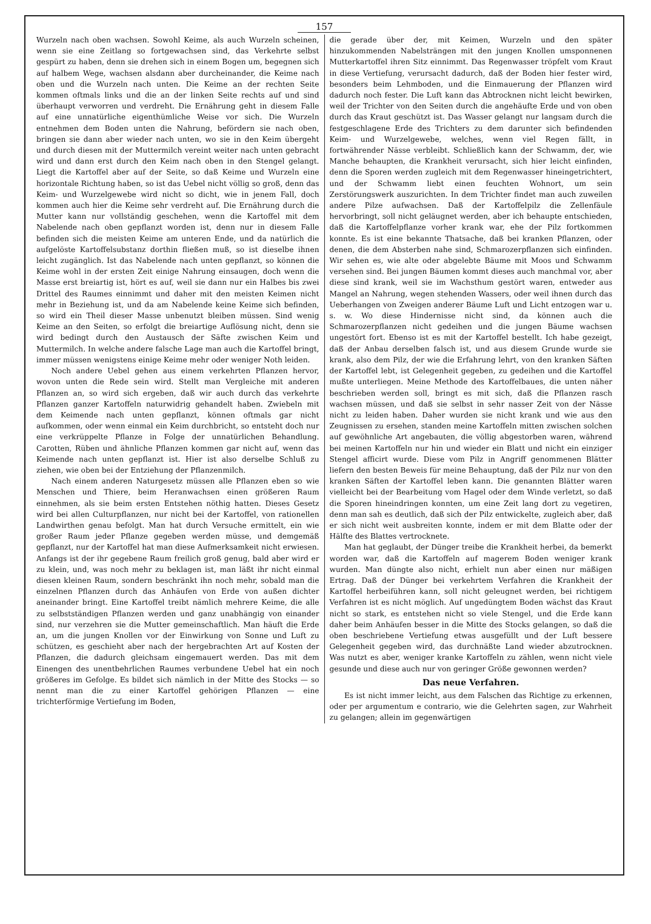157
Wurzeln nach oben wachsen. Sowohl Keime, als auch Wurzeln scheinen, wenn sie eine Zeitlang so fortgewachsen sind, das Verkehrte selbst gespürt zu haben, denn sie drehen sich in einem Bogen um, begegnen sich auf halbem Wege, wachsen alsdann aber durcheinander, die Keime nach oben und die Wurzeln nach unten. Die Keime an der rechten Seite kommen oftmals links und die an der linken Seite rechts auf und sind überhaupt verworren und verdreht. Die Ernährung geht in diesem Falle auf eine unnatürliche eigenthümliche Weise vor sich. Die Wurzeln entnehmen dem Boden unten die Nahrung, befördern sie nach oben, bringen sie dann aber wieder nach unten, wo sie in den Keim übergeht und durch diesen mit der Muttermilch vereint weiter nach unten gebracht wird und dann erst durch den Keim nach oben in den Stengel gelangt. Liegt die Kartoffel aber auf der Seite, so daß Keime und Wurzeln eine horizontale Richtung haben, so ist das Uebel nicht völlig so groß, denn das Keim- und Wurzelgewebe wird nicht so dicht, wie in jenem Fall, doch kommen auch hier die Keime sehr verdreht auf. Die Ernährung durch die Mutter kann nur vollständig geschehen, wenn die Kartoffel mit dem Nabelende nach oben gepflanzt worden ist, denn nur in diesem Falle befinden sich die meisten Keime am unteren Ende, und da natürlich die aufgelöste Kartoffelsubstanz dorthin fließen muß, so ist dieselbe ihnen leicht zugänglich. Ist das Nabelende nach unten gepflanzt, so können die Keime wohl in der ersten Zeit einige Nahrung einsaugen, doch wenn die Masse erst breiartig ist, hört es auf, weil sie dann nur ein Halbes bis zwei Drittel des Raumes einnimmt und daher mit den meisten Keimen nicht mehr in Beziehung ist, und da am Nabelende keine Keime sich befinden, so wird ein Theil dieser Masse unbenutzt bleiben müssen. Sind wenig Keime an den Seiten, so erfolgt die breiartige Auflösung nicht, denn sie wird bedingt durch den Austausch der Säfte zwischen Keim und Muttermilch. In welche andere falsche Lage man auch die Kartoffel bringt, immer müssen wenigstens einige Keime mehr oder weniger Noth leiden.
Noch andere Uebel gehen aus einem verkehrten Pflanzen hervor, wovon unten die Rede sein wird. Stellt man Vergleiche mit anderen Pflanzen an, so wird sich ergeben, daß wir auch durch das verkehrte Pflanzen ganzer Kartoffeln naturwidrig gehandelt haben. Zwiebeln mit dem Keimende nach unten gepflanzt, können oftmals gar nicht aufkommen, oder wenn einmal ein Keim durchbricht, so entsteht doch nur eine verkrüppelte Pflanze in Folge der unnatürlichen Behandlung. Carotten, Rüben und ähnliche Pflanzen kommen gar nicht auf, wenn das Keimende nach unten gepflanzt ist. Hier ist also derselbe Schluß zu ziehen, wie oben bei der Entziehung der Pflanzenmilch.
Nach einem anderen Naturgesetz müssen alle Pflanzen eben so wie Menschen und Thiere, beim Heranwachsen einen größeren Raum einnehmen, als sie beim ersten Entstehen nöthig hatten. Dieses Gesetz wird bei allen Culturpflanzen, nur nicht bei der Kartoffel, von rationellen Landwirthen genau befolgt. Man hat durch Versuche ermittelt, ein wie großer Raum jeder Pflanze gegeben werden müsse, und demgemäß gepflanzt, nur der Kartoffel hat man diese Aufmerksamkeit nicht erwiesen. Anfangs ist der ihr gegebene Raum freilich groß genug, bald aber wird er zu klein, und, was noch mehr zu beklagen ist, man läßt ihr nicht einmal diesen kleinen Raum, sondern beschränkt ihn noch mehr, sobald man die einzelnen Pflanzen durch das Anhäufen von Erde von außen dichter aneinander bringt. Eine Kartoffel treibt nämlich mehrere Keime, die alle zu selbstständigen Pflanzen werden und ganz unabhängig von einander sind, nur verzehren sie die Mutter gemeinschaftlich. Man häuft die Erde an, um die jungen Knollen vor der Einwirkung von Sonne und Luft zu schützen, es geschieht aber nach der hergebrachten Art auf Kosten der Pflanzen, die dadurch gleichsam eingemauert werden. Das mit dem Einengen des unentbehrlichen Raumes verbundene Uebel hat ein noch größeres im Gefolge. Es bildet sich nämlich in der Mitte des Stocks — so nennt man die zu einer Kartoffel gehörigen Pflanzen — eine trichterförmige Vertiefung im Boden,
die gerade über der, mit Keimen, Wurzeln und den später hinzukommenden Nabelsträngen mit den jungen Knollen umsponnenen Mutterkartoffel ihren Sitz einnimmt. Das Regenwasser tröpfelt vom Kraut in diese Vertiefung, verursacht dadurch, daß der Boden hier fester wird, besonders beim Lehmboden, und die Einmauerung der Pflanzen wird dadurch noch fester. Die Luft kann das Abtrocknen nicht leicht bewirken, weil der Trichter von den Seiten durch die angehäufte Erde und von oben durch das Kraut geschützt ist. Das Wasser gelangt nur langsam durch die festgeschlagene Erde des Trichters zu dem darunter sich befindenden Keim- und Wurzelgewebe, welches, wenn viel Regen fällt, in fortwährender Nässe verbleibt. Schließlich kann der Schwamm, der, wie Manche behaupten, die Krankheit verursacht, sich hier leicht einfinden, denn die Sporen werden zugleich mit dem Regenwasser hineingetrichtert, und der Schwamm liebt einen feuchten Wohnort, um sein Zerstörungswerk auszurichten. In dem Trichter findet man auch zuweilen andere Pilze aufwachsen. Daß der Kartoffelpilz die Zellenfäule hervorbringt, soll nicht geläugnet werden, aber ich behaupte entschieden, daß die Kartoffelpflanze vorher krank war, ehe der Pilz fortkommen konnte. Es ist eine bekannte Thatsache, daß bei kranken Pflanzen, oder denen, die dem Absterben nahe sind, Schmarozerpflanzen sich einfinden. Wir sehen es, wie alte oder abgelebte Bäume mit Moos und Schwamm versehen sind. Bei jungen Bäumen kommt dieses auch manchmal vor, aber diese sind krank, weil sie im Wachsthum gestört waren, entweder aus Mangel an Nahrung, wegen stehenden Wassers, oder weil ihnen durch das Ueberhangen von Zweigen anderer Bäume Luft und Licht entzogen war u. s. w. Wo diese Hindernisse nicht sind, da können auch die Schmarozerpflanzen nicht gedeihen und die jungen Bäume wachsen ungestört fort. Ebenso ist es mit der Kartoffel bestellt. Ich habe gezeigt, daß der Anbau derselben falsch ist, und aus diesem Grunde wurde sie krank, also dem Pilz, der wie die Erfahrung lehrt, von den kranken Säften der Kartoffel lebt, ist Gelegenheit gegeben, zu gedeihen und die Kartoffel mußte unterliegen. Meine Methode des Kartoffelbaues, die unten näher beschrieben werden soll, bringt es mit sich, daß die Pflanzen rasch wachsen müssen, und daß sie selbst in sehr nasser Zeit von der Nässe nicht zu leiden haben. Daher wurden sie nicht krank und wie aus den Zeugnissen zu ersehen, standen meine Kartoffeln mitten zwischen solchen auf gewöhnliche Art angebauten, die völlig abgestorben waren, während bei meinen Kartoffeln nur hin und wieder ein Blatt und nicht ein einziger Stengel afficirt wurde. Diese vom Pilz in Angriff genommenen Blätter liefern den besten Beweis für meine Behauptung, daß der Pilz nur von den kranken Säften der Kartoffel leben kann. Die genannten Blätter waren vielleicht bei der Bearbeitung vom Hagel oder dem Winde verletzt, so daß die Sporen hineindringen konnten, um eine Zeit lang dort zu vegetiren, denn man sah es deutlich, daß sich der Pilz entwickelte, zugleich aber, daß er sich nicht weit ausbreiten konnte, indem er mit dem Blatte oder der Hälfte des Blattes vertrocknete.
Man hat geglaubt, der Dünger treibe die Krankheit herbei, da bemerkt worden war, daß die Kartoffeln auf magerem Boden weniger krank wurden. Man düngte also nicht, erhielt nun aber einen nur mäßigen Ertrag. Daß der Dünger bei verkehrtem Verfahren die Krankheit der Kartoffel herbeiführen kann, soll nicht geleugnet werden, bei richtigem Verfahren ist es nicht möglich. Auf ungedüngtem Boden wächst das Kraut nicht so stark, es entstehen nicht so viele Stengel, und die Erde kann daher beim Anhäufen besser in die Mitte des Stocks gelangen, so daß die oben beschriebene Vertiefung etwas ausgefüllt und der Luft bessere Gelegenheit gegeben wird, das durchnäßte Land wieder abzutrocknen. Was nutzt es aber, weniger kranke Kartoffeln zu zählen, wenn nicht viele gesunde und diese auch nur von geringer Größe gewonnen werden?
Das neue Verfahren.
Es ist nicht immer leicht, aus dem Falschen das Richtige zu erkennen, oder per argumentum e contrario, wie die Gelehrten sagen, zur Wahrheit zu gelangen; allein im gegenwärtigen